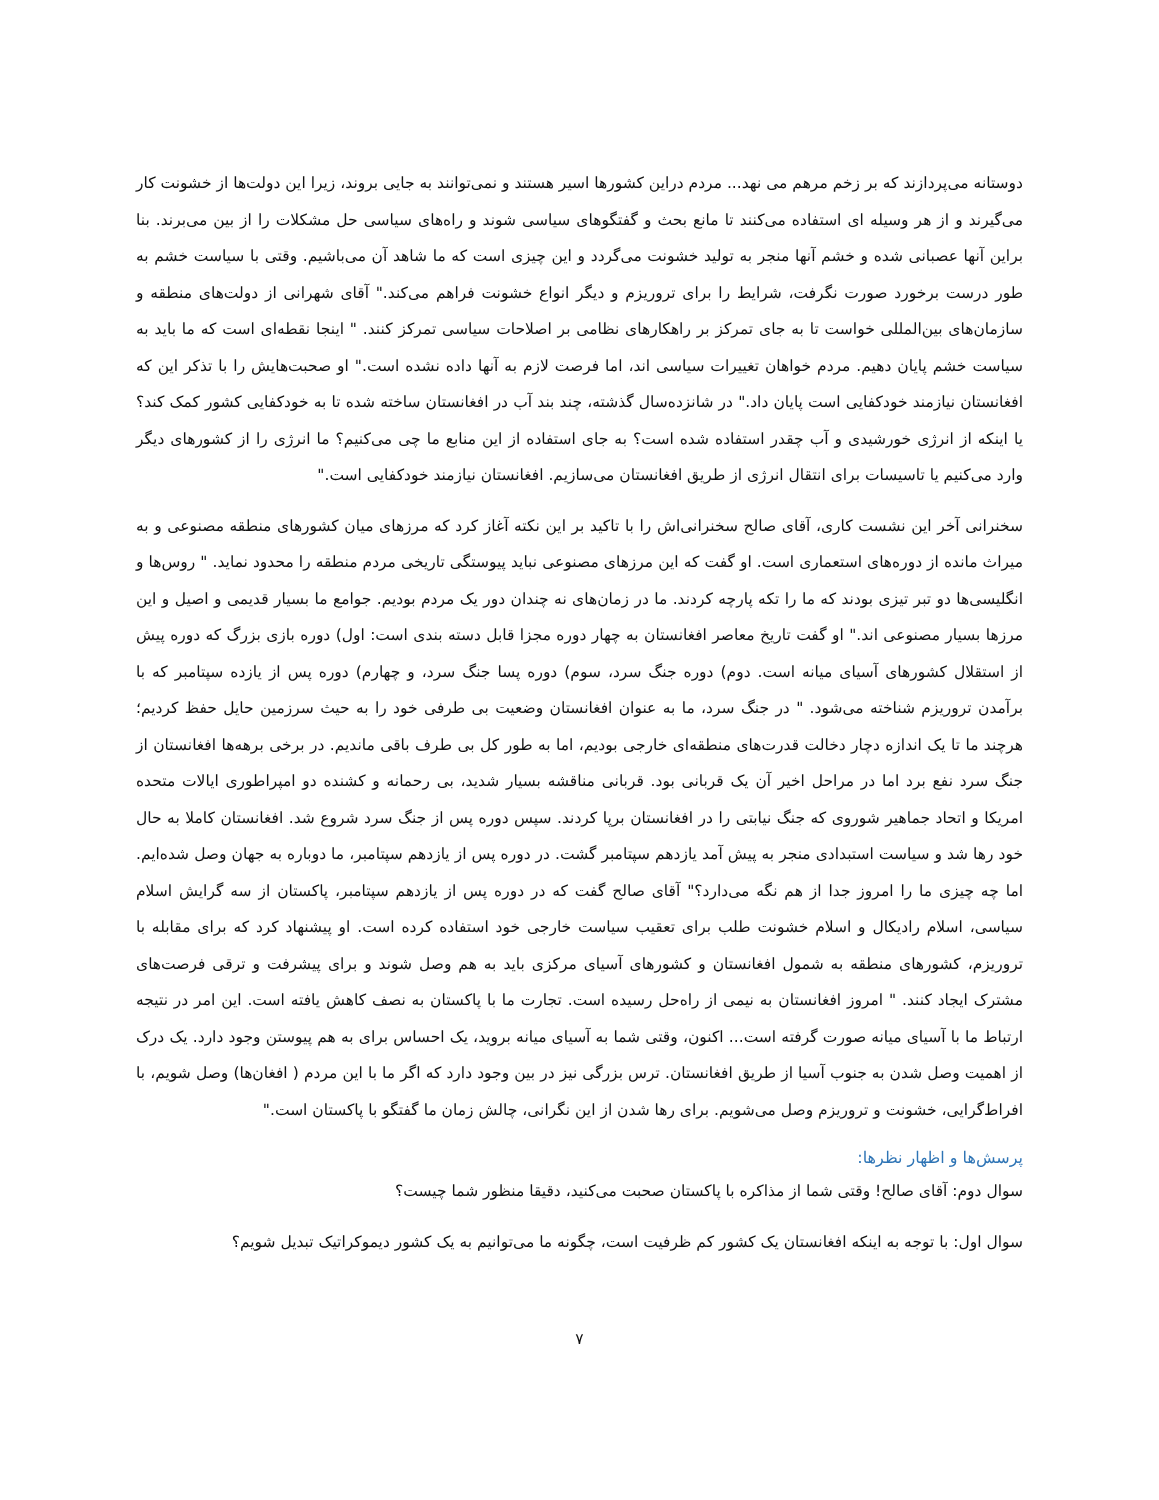دوستانه می‌پردازند که بر زخم مرهم می نهد... مردم دراین کشورها اسیر هستند و نمی‌توانند به جایی بروند، زیرا این دولت‌ها از خشونت کار می‌گیرند و از هر وسیله ای استفاده می‌کنند تا مانع بحث و گفتگوهای سیاسی شوند و راه‌های سیاسی حل مشکلات را از بین می‌برند. بنا براین آنها عصبانی شده و خشم آنها منجر به تولید خشونت می‌گردد و این چیزی است که ما شاهد آن می‌باشیم. وقتی با سیاست خشم به طور درست برخورد صورت نگرفت، شرایط را برای تروریزم و دیگر انواع خشونت فراهم می‌کند." آقای شهرانی از دولت‌های منطقه و سازمان‌های بین‌المللی خواست تا به جای تمرکز بر راهکارهای نظامی بر اصلاحات سیاسی تمرکز کنند. " اینجا نقطه‌ای است که ما باید به سیاست خشم پایان دهیم. مردم خواهان تغییرات سیاسی اند، اما فرصت لازم به آنها داده نشده است." او صحبت‌هایش را با تذکر این که افغانستان نیازمند خودکفایی است پایان داد." در شانزده‌سال گذشته، چند بند آب در افغانستان ساخته شده تا به خودکفایی کشور کمک کند؟ یا اینکه از انرژی خورشیدی و آب چقدر استفاده شده است؟ به جای استفاده از این منابع ما چی می‌کنیم؟ ما انرژی را از کشورهای دیگر وارد می‌کنیم یا تاسیسات برای انتقال انرژی از طریق افغانستان می‌سازیم. افغانستان نیازمند خودکفایی است."
سخنرانی آخر این نشست کاری، آقای صالح سخنرانی‌اش را با تاکید بر این نکته آغاز کرد که مرزهای میان کشورهای منطقه مصنوعی و به میراث مانده از دوره‌های استعماری است. او گفت که این مرزهای مصنوعی نباید پیوستگی تاریخی مردم منطقه را محدود نماید. " روس‌ها و انگلیسی‌ها دو تبر تیزی بودند که ما را تکه پارچه کردند. ما در زمان‌های نه چندان دور یک مردم بودیم. جوامع ما بسیار قدیمی و اصیل و این مرزها بسیار مصنوعی اند." او گفت تاریخ معاصر افغانستان به چهار دوره مجزا قابل دسته بندی است: اول) دوره بازی بزرگ که دوره پیش از استقلال کشورهای آسیای میانه است. دوم) دوره جنگ سرد، سوم) دوره پسا جنگ سرد، و چهارم) دوره پس از یازده سپتامبر که با برآمدن تروریزم شناخته می‌شود. " در جنگ سرد، ما به عنوان افغانستان وضعیت بی طرفی خود را به حیث سرزمین حایل حفظ کردیم؛ هرچند ما تا یک اندازه دچار دخالت قدرت‌های منطقه‌ای خارجی بودیم، اما به طور کل بی طرف باقی ماندیم. در برخی برهه‌ها افغانستان از جنگ سرد نفع برد اما در مراحل اخیر آن یک قربانی بود. قربانی مناقشه بسیار شدید، بی رحمانه و کشنده دو امپراطوری ایالات متحده امریکا و اتحاد جماهیر شوروی که جنگ نیابتی را در افغانستان برپا کردند. سپس دوره پس از جنگ سرد شروع شد. افغانستان کاملا به حال خود رها شد و سیاست استبدادی منجر به پیش آمد یازدهم سپتامبر گشت. در دوره پس از یازدهم سپتامبر، ما دوباره به جهان وصل شده‌ایم. اما چه چیزی ما را امروز جدا از هم نگه می‌دارد؟" آقای صالح گفت که در دوره پس از یازدهم سپتامبر، پاکستان از سه گرایش اسلام سیاسی، اسلام رادیکال و اسلام خشونت طلب برای تعقیب سیاست خارجی خود استفاده کرده است. او پیشنهاد کرد که برای مقابله با تروریزم، کشورهای منطقه به شمول افغانستان و کشورهای آسیای مرکزی باید به هم وصل شوند و برای پیشرفت و ترقی فرصت‌های مشترک ایجاد کنند. " امروز افغانستان به نیمی از راه‌حل رسیده است. تجارت ما با پاکستان به نصف کاهش یافته است. این امر در نتیجه ارتباط ما با آسیای میانه صورت گرفته است... اکنون، وقتی شما به آسیای میانه بروید، یک احساس برای به هم پیوستن وجود دارد. یک درک از اهمیت وصل شدن به جنوب آسیا از طریق افغانستان. ترس بزرگی نیز در بین وجود دارد که اگر ما با این مردم ( افغان‌ها) وصل شویم، با افراط‌گرایی، خشونت و تروریزم وصل می‌شویم. برای رها شدن از این نگرانی، چالش زمان ما گفتگو با پاکستان است."
پرسش‌ها و اظهار نظرها:
سوال دوم: آقای صالح! وقتی شما از مذاکره با پاکستان صحبت می‌کنید، دقیقا منظور شما چیست؟
سوال اول: با توجه به اینکه افغانستان یک کشور کم ظرفیت است، چگونه ما می‌توانیم به یک کشور دیموکراتیک تبدیل شویم؟
۷